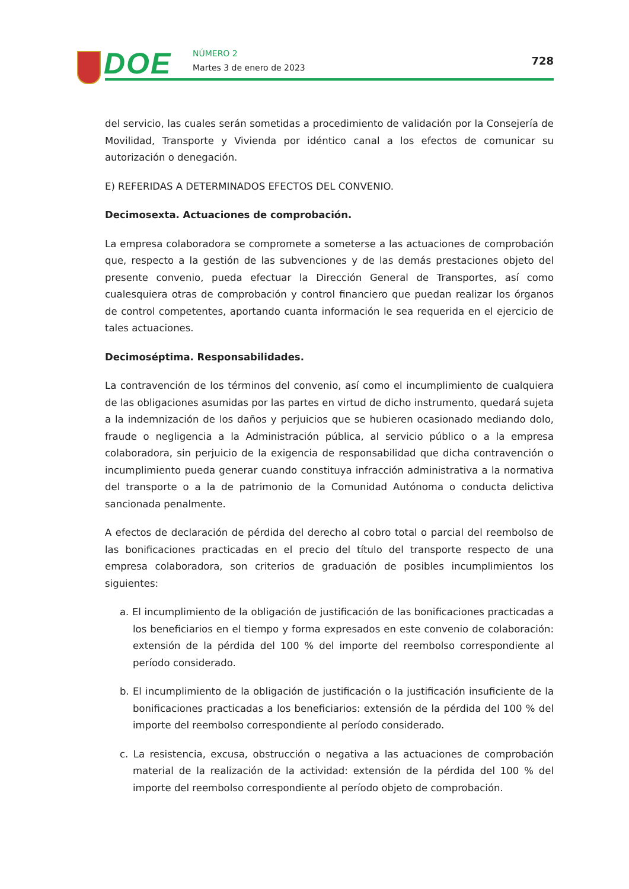DOE NÚMERO 2
Martes 3 de enero de 2023
728
del servicio, las cuales serán sometidas a procedimiento de validación por la Consejería de Movilidad, Transporte y Vivienda por idéntico canal a los efectos de comunicar su autorización o denegación.
E) REFERIDAS A DETERMINADOS EFECTOS DEL CONVENIO.
Decimosexta. Actuaciones de comprobación.
La empresa colaboradora se compromete a someterse a las actuaciones de comprobación que, respecto a la gestión de las subvenciones y de las demás prestaciones objeto del presente convenio, pueda efectuar la Dirección General de Transportes, así como cualesquiera otras de comprobación y control financiero que puedan realizar los órganos de control competentes, aportando cuanta información le sea requerida en el ejercicio de tales actuaciones.
Decimoséptima. Responsabilidades.
La contravención de los términos del convenio, así como el incumplimiento de cualquiera de las obligaciones asumidas por las partes en virtud de dicho instrumento, quedará sujeta a la indemnización de los daños y perjuicios que se hubieren ocasionado mediando dolo, fraude o negligencia a la Administración pública, al servicio público o a la empresa colaboradora, sin perjuicio de la exigencia de responsabilidad que dicha contravención o incumplimiento pueda generar cuando constituya infracción administrativa a la normativa del transporte o a la de patrimonio de la Comunidad Autónoma o conducta delictiva sancionada penalmente.
A efectos de declaración de pérdida del derecho al cobro total o parcial del reembolso de las bonificaciones practicadas en el precio del título del transporte respecto de una empresa colaboradora, son criterios de graduación de posibles incumplimientos los siguientes:
a. El incumplimiento de la obligación de justificación de las bonificaciones practicadas a los beneficiarios en el tiempo y forma expresados en este convenio de colaboración: extensión de la pérdida del 100 % del importe del reembolso correspondiente al período considerado.
b. El incumplimiento de la obligación de justificación o la justificación insuficiente de la bonificaciones practicadas a los beneficiarios: extensión de la pérdida del 100 % del importe del reembolso correspondiente al período considerado.
c. La resistencia, excusa, obstrucción o negativa a las actuaciones de comprobación material de la realización de la actividad: extensión de la pérdida del 100 % del importe del reembolso correspondiente al período objeto de comprobación.